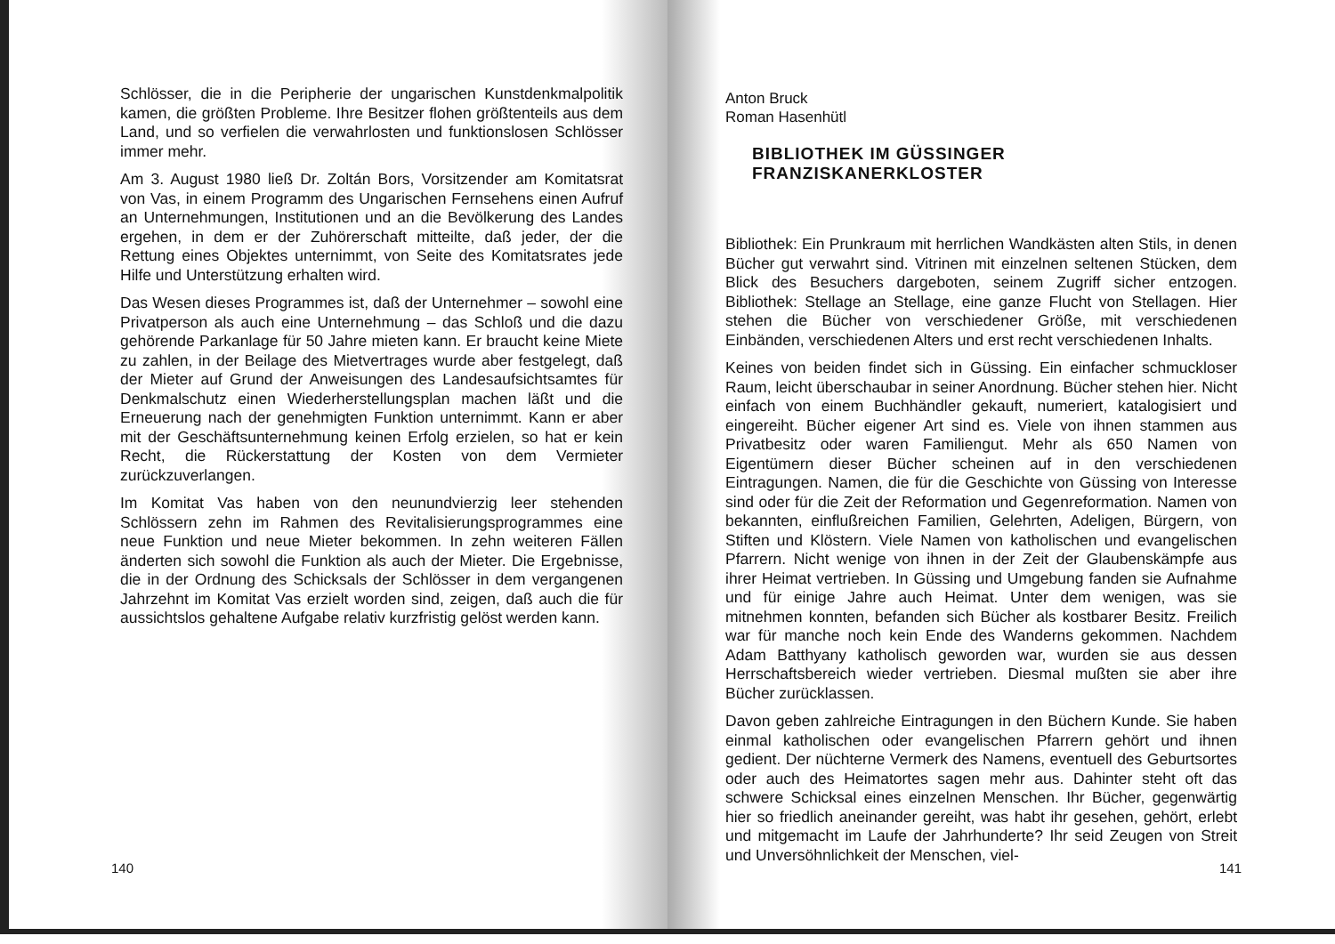Schlösser, die in die Peripherie der ungarischen Kunstdenkmalpolitik kamen, die größten Probleme. Ihre Besitzer flohen größtenteils aus dem Land, und so verfielen die verwahrlosten und funktionslosen Schlösser immer mehr.
Am 3. August 1980 ließ Dr. Zoltán Bors, Vorsitzender am Komitatsrat von Vas, in einem Programm des Ungarischen Fernsehens einen Aufruf an Unternehmungen, Institutionen und an die Bevölkerung des Landes ergehen, in dem er der Zuhörerschaft mitteilte, daß jeder, der die Rettung eines Objektes unternimmt, von Seite des Komitatsrates jede Hilfe und Unterstützung erhalten wird.
Das Wesen dieses Programmes ist, daß der Unternehmer – sowohl eine Privatperson als auch eine Unternehmung – das Schloß und die dazu gehörende Parkanlage für 50 Jahre mieten kann. Er braucht keine Miete zu zahlen, in der Beilage des Mietvertrages wurde aber festgelegt, daß der Mieter auf Grund der Anweisungen des Landesaufsichtsamtes für Denkmalschutz einen Wiederherstellungsplan machen läßt und die Erneuerung nach der genehmigten Funktion unternimmt. Kann er aber mit der Geschäftsunternehmung keinen Erfolg erzielen, so hat er kein Recht, die Rückerstattung der Kosten von dem Vermieter zurückzuverlangen.
Im Komitat Vas haben von den neunundvierzig leer stehenden Schlössern zehn im Rahmen des Revitalisierungsprogrammes eine neue Funktion und neue Mieter bekommen. In zehn weiteren Fällen änderten sich sowohl die Funktion als auch der Mieter. Die Ergebnisse, die in der Ordnung des Schicksals der Schlösser in dem vergangenen Jahrzehnt im Komitat Vas erzielt worden sind, zeigen, daß auch die für aussichtslos gehaltene Aufgabe relativ kurzfristig gelöst werden kann.
140
Anton Bruck
Roman Hasenhütl
BIBLIOTHEK IM GÜSSINGER FRANZISKANERKLOSTER
Bibliothek: Ein Prunkraum mit herrlichen Wandkästen alten Stils, in denen Bücher gut verwahrt sind. Vitrinen mit einzelnen seltenen Stücken, dem Blick des Besuchers dargeboten, seinem Zugriff sicher entzogen. Bibliothek: Stellage an Stellage, eine ganze Flucht von Stellagen. Hier stehen die Bücher von verschiedener Größe, mit verschiedenen Einbänden, verschiedenen Alters und erst recht verschiedenen Inhalts.
Keines von beiden findet sich in Güssing. Ein einfacher schmuckloser Raum, leicht überschaubar in seiner Anordnung. Bücher stehen hier. Nicht einfach von einem Buchhändler gekauft, numeriert, katalogisiert und eingereiht. Bücher eigener Art sind es. Viele von ihnen stammen aus Privatbesitz oder waren Familiengut. Mehr als 650 Namen von Eigentümern dieser Bücher scheinen auf in den verschiedenen Eintragungen. Namen, die für die Geschichte von Güssing von Interesse sind oder für die Zeit der Reformation und Gegenreformation. Namen von bekannten, einflußreichen Familien, Gelehrten, Adeligen, Bürgern, von Stiften und Klöstern. Viele Namen von katholischen und evangelischen Pfarrern. Nicht wenige von ihnen in der Zeit der Glaubenskämpfe aus ihrer Heimat vertrieben. In Güssing und Umgebung fanden sie Aufnahme und für einige Jahre auch Heimat. Unter dem wenigen, was sie mitnehmen konnten, befanden sich Bücher als kostbarer Besitz. Freilich war für manche noch kein Ende des Wanderns gekommen. Nachdem Adam Batthyany katholisch geworden war, wurden sie aus dessen Herrschaftsbereich wieder vertrieben. Diesmal mußten sie aber ihre Bücher zurücklassen.
Davon geben zahlreiche Eintragungen in den Büchern Kunde. Sie haben einmal katholischen oder evangelischen Pfarrern gehört und ihnen gedient. Der nüchterne Vermerk des Namens, eventuell des Geburtsortes oder auch des Heimatortes sagen mehr aus. Dahinter steht oft das schwere Schicksal eines einzelnen Menschen. Ihr Bücher, gegenwärtig hier so friedlich aneinander gereiht, was habt ihr gesehen, gehört, erlebt und mitgemacht im Laufe der Jahrhunderte? Ihr seid Zeugen von Streit und Unversöhnlichkeit der Menschen, viel-
141